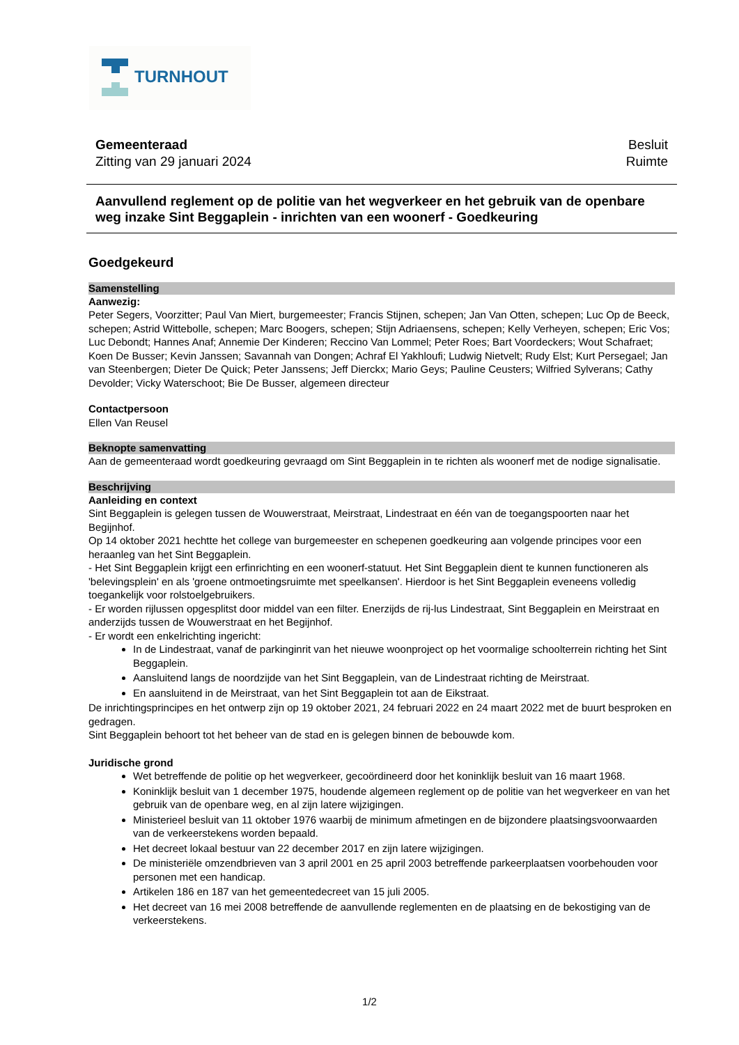TURNHOUT
Gemeenteraad
Zitting van 29 januari 2024
Besluit
Ruimte
Aanvullend reglement op de politie van het wegverkeer en het gebruik van de openbare weg inzake Sint Beggaplein - inrichten van een woonerf - Goedkeuring
Goedgekeurd
Samenstelling
Aanwezig:
Peter Segers, Voorzitter; Paul Van Miert, burgemeester; Francis Stijnen, schepen; Jan Van Otten, schepen; Luc Op de Beeck, schepen; Astrid Wittebolle, schepen; Marc Boogers, schepen; Stijn Adriaensens, schepen; Kelly Verheyen, schepen; Eric Vos; Luc Debondt; Hannes Anaf; Annemie Der Kinderen; Reccino Van Lommel; Peter Roes; Bart Voordeckers; Wout Schafraet; Koen De Busser; Kevin Janssen; Savannah van Dongen; Achraf El Yakhloufi; Ludwig Nietvelt; Rudy Elst; Kurt Persegael; Jan van Steenbergen; Dieter De Quick; Peter Janssens; Jeff Dierckx; Mario Geys; Pauline Ceusters; Wilfried Sylverans; Cathy Devolder; Vicky Waterschoot; Bie De Busser, algemeen directeur
Contactpersoon
Ellen Van Reusel
Beknopte samenvatting
Aan de gemeenteraad wordt goedkeuring gevraagd om Sint Beggaplein in te richten als woonerf met de nodige signalisatie.
Beschrijving
Aanleiding en context
Sint Beggaplein is gelegen tussen de Wouwerstraat, Meirstraat, Lindestraat en één van de toegangspoorten naar het Begijnhof.
Op 14 oktober 2021 hechtte het college van burgemeester en schepenen goedkeuring aan volgende principes voor een heraanleg van het Sint Beggaplein.
- Het Sint Beggaplein krijgt een erfinrichting en een woonerf-statuut. Het Sint Beggaplein dient te kunnen functioneren als 'belevingsplein' en als 'groene ontmoetingsruimte met speelkansen'. Hierdoor is het Sint Beggaplein eveneens volledig toegankelijk voor rolstoelgebruikers.
- Er worden rijlussen opgesplitst door middel van een filter. Enerzijds de rij-lus Lindestraat, Sint Beggaplein en Meirstraat en anderzijds tussen de Wouwerstraat en het Begijnhof.
- Er wordt een enkelrichting ingericht:
In de Lindestraat, vanaf de parkinginrit van het nieuwe woonproject op het voormalige schoolterrein richting het Sint Beggaplein.
Aansluitend langs de noordzijde van het Sint Beggaplein, van de Lindestraat richting de Meirstraat.
En aansluitend in de Meirstraat, van het Sint Beggaplein tot aan de Eikstraat.
De inrichtingsprincipes en het ontwerp zijn op 19 oktober 2021, 24 februari 2022 en 24 maart 2022 met de buurt besproken en gedragen.
Sint Beggaplein behoort tot het beheer van de stad en is gelegen binnen de bebouwde kom.
Juridische grond
Wet betreffende de politie op het wegverkeer, gecoördineerd door het koninklijk besluit van 16 maart 1968.
Koninklijk besluit van 1 december 1975, houdende algemeen reglement op de politie van het wegverkeer en van het gebruik van de openbare weg, en al zijn latere wijzigingen.
Ministerieel besluit van 11 oktober 1976 waarbij de minimum afmetingen en de bijzondere plaatsingsvoorwaarden van de verkeerstekens worden bepaald.
Het decreet lokaal bestuur van 22 december 2017 en zijn latere wijzigingen.
De ministeriële omzendbrieven van 3 april 2001 en 25 april 2003 betreffende parkeerplaatsen voorbehouden voor personen met een handicap.
Artikelen 186 en 187 van het gemeentedecreet van 15 juli 2005.
Het decreet van 16 mei 2008 betreffende de aanvullende reglementen en de plaatsing en de bekostiging van de verkeerstekens.
1/2